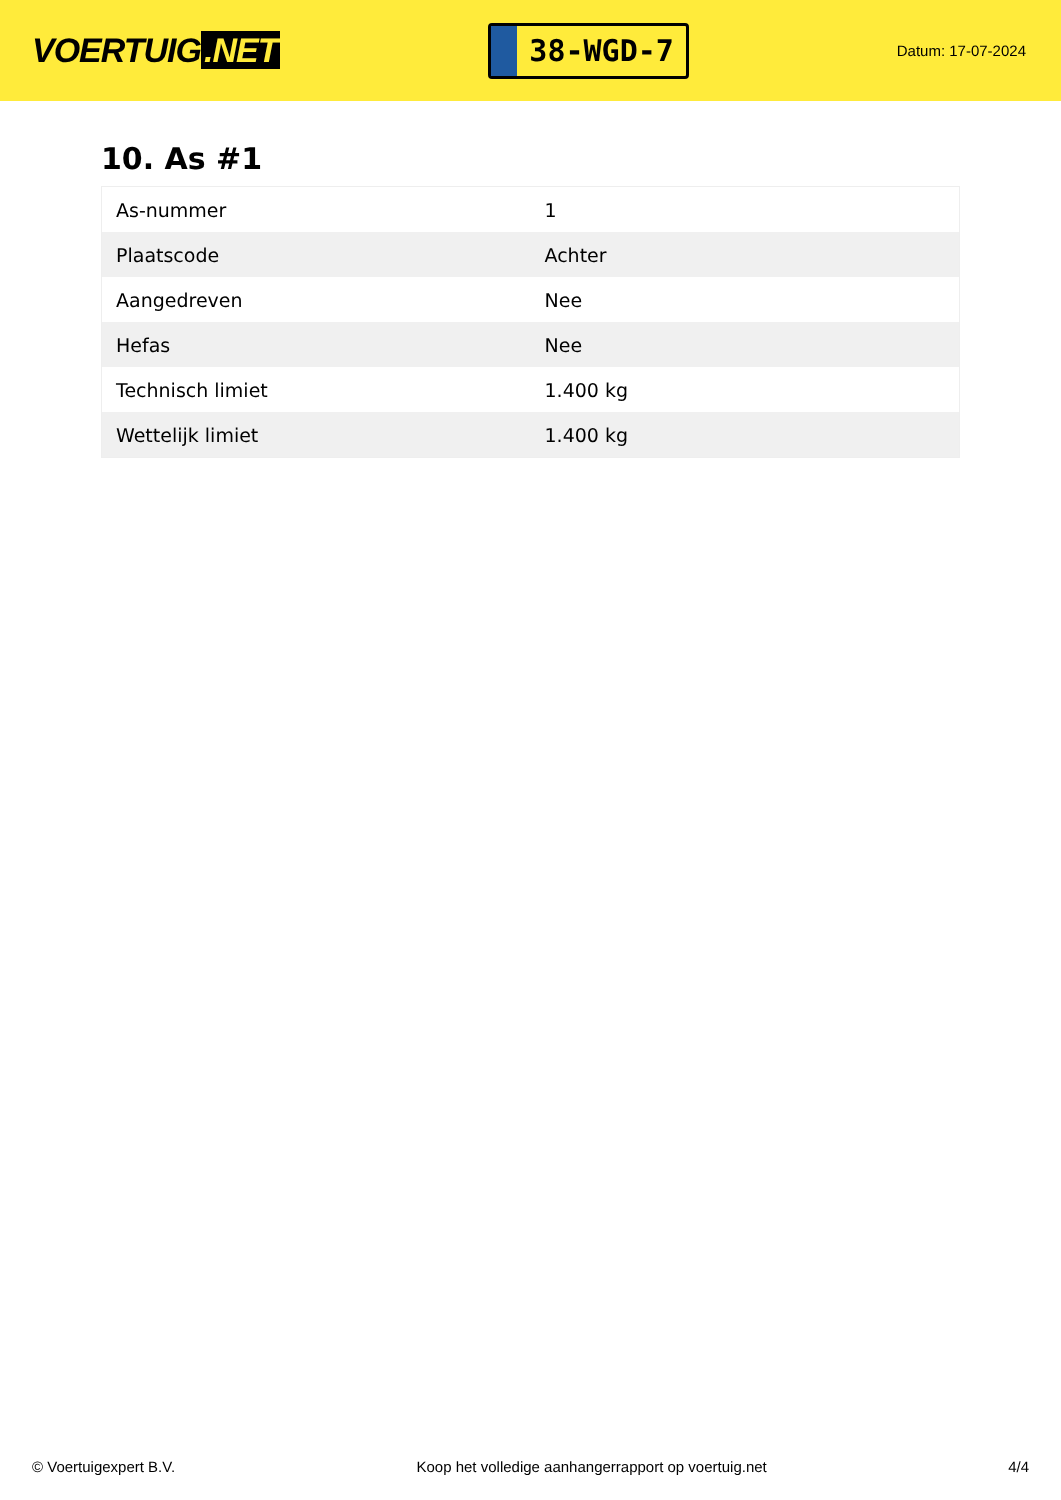VOERTUIG.NET
38-WGD-7
Datum: 17-07-2024
10. As #1
| As-nummer | 1 |
| Plaatscode | Achter |
| Aangedreven | Nee |
| Hefas | Nee |
| Technisch limiet | 1.400 kg |
| Wettelijk limiet | 1.400 kg |
© Voertuigexpert B.V. Koop het volledige aanhangerrapport op voertuig.net 4/4